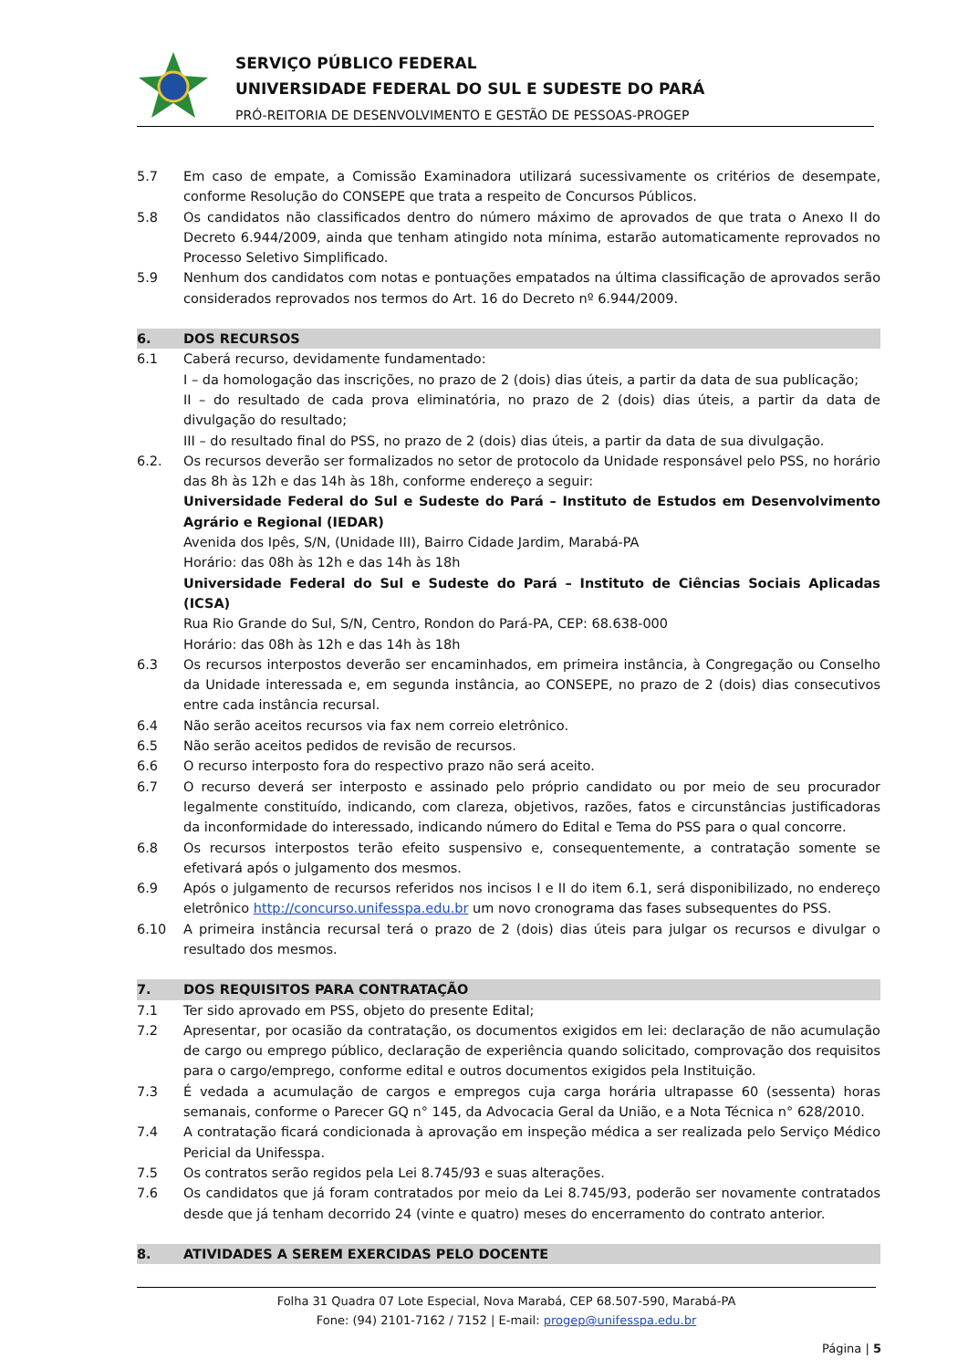SERVIÇO PÚBLICO FEDERAL
UNIVERSIDADE FEDERAL DO SUL E SUDESTE DO PARÁ
PRÓ-REITORIA DE DESENVOLVIMENTO E GESTÃO DE PESSOAS-PROGEP
5.7 Em caso de empate, a Comissão Examinadora utilizará sucessivamente os critérios de desempate, conforme Resolução do CONSEPE que trata a respeito de Concursos Públicos.
5.8 Os candidatos não classificados dentro do número máximo de aprovados de que trata o Anexo II do Decreto 6.944/2009, ainda que tenham atingido nota mínima, estarão automaticamente reprovados no Processo Seletivo Simplificado.
5.9 Nenhum dos candidatos com notas e pontuações empatados na última classificação de aprovados serão considerados reprovados nos termos do Art. 16 do Decreto nº 6.944/2009.
6. DOS RECURSOS
6.1 Caberá recurso, devidamente fundamentado:
I – da homologação das inscrições, no prazo de 2 (dois) dias úteis, a partir da data de sua publicação;
II – do resultado de cada prova eliminatória, no prazo de 2 (dois) dias úteis, a partir da data de divulgação do resultado;
III – do resultado final do PSS, no prazo de 2 (dois) dias úteis, a partir da data de sua divulgação.
6.2. Os recursos deverão ser formalizados no setor de protocolo da Unidade responsável pelo PSS, no horário das 8h às 12h e das 14h às 18h, conforme endereço a seguir:
Universidade Federal do Sul e Sudeste do Pará – Instituto de Estudos em Desenvolvimento Agrário e Regional (IEDAR)
Avenida dos Ipês, S/N, (Unidade III), Bairro Cidade Jardim, Marabá-PA
Horário: das 08h às 12h e das 14h às 18h
Universidade Federal do Sul e Sudeste do Pará – Instituto de Ciências Sociais Aplicadas (ICSA)
Rua Rio Grande do Sul, S/N, Centro, Rondon do Pará-PA, CEP: 68.638-000
Horário: das 08h às 12h e das 14h às 18h
6.3 Os recursos interpostos deverão ser encaminhados, em primeira instância, à Congregação ou Conselho da Unidade interessada e, em segunda instância, ao CONSEPE, no prazo de 2 (dois) dias consecutivos entre cada instância recursal.
6.4 Não serão aceitos recursos via fax nem correio eletrônico.
6.5 Não serão aceitos pedidos de revisão de recursos.
6.6 O recurso interposto fora do respectivo prazo não será aceito.
6.7 O recurso deverá ser interposto e assinado pelo próprio candidato ou por meio de seu procurador legalmente constituído, indicando, com clareza, objetivos, razões, fatos e circunstâncias justificadoras da inconformidade do interessado, indicando número do Edital e Tema do PSS para o qual concorre.
6.8 Os recursos interpostos terão efeito suspensivo e, consequentemente, a contratação somente se efetivará após o julgamento dos mesmos.
6.9 Após o julgamento de recursos referidos nos incisos I e II do item 6.1, será disponibilizado, no endereço eletrônico http://concurso.unifesspa.edu.br um novo cronograma das fases subsequentes do PSS.
6.10 A primeira instância recursal terá o prazo de 2 (dois) dias úteis para julgar os recursos e divulgar o resultado dos mesmos.
7. DOS REQUISITOS PARA CONTRATAÇÃO
7.1 Ter sido aprovado em PSS, objeto do presente Edital;
7.2 Apresentar, por ocasião da contratação, os documentos exigidos em lei: declaração de não acumulação de cargo ou emprego público, declaração de experiência quando solicitado, comprovação dos requisitos para o cargo/emprego, conforme edital e outros documentos exigidos pela Instituição.
7.3 É vedada a acumulação de cargos e empregos cuja carga horária ultrapasse 60 (sessenta) horas semanais, conforme o Parecer GQ n° 145, da Advocacia Geral da União, e a Nota Técnica n° 628/2010.
7.4 A contratação ficará condicionada à aprovação em inspeção médica a ser realizada pelo Serviço Médico Pericial da Unifesspa.
7.5 Os contratos serão regidos pela Lei 8.745/93 e suas alterações.
7.6 Os candidatos que já foram contratados por meio da Lei 8.745/93, poderão ser novamente contratados desde que já tenham decorrido 24 (vinte e quatro) meses do encerramento do contrato anterior.
8. ATIVIDADES A SEREM EXERCIDAS PELO DOCENTE
Folha 31 Quadra 07 Lote Especial, Nova Marabá, CEP 68.507-590, Marabá-PA
Fone: (94) 2101-7162 / 7152 | E-mail: progep@unifesspa.edu.br
Página | 5